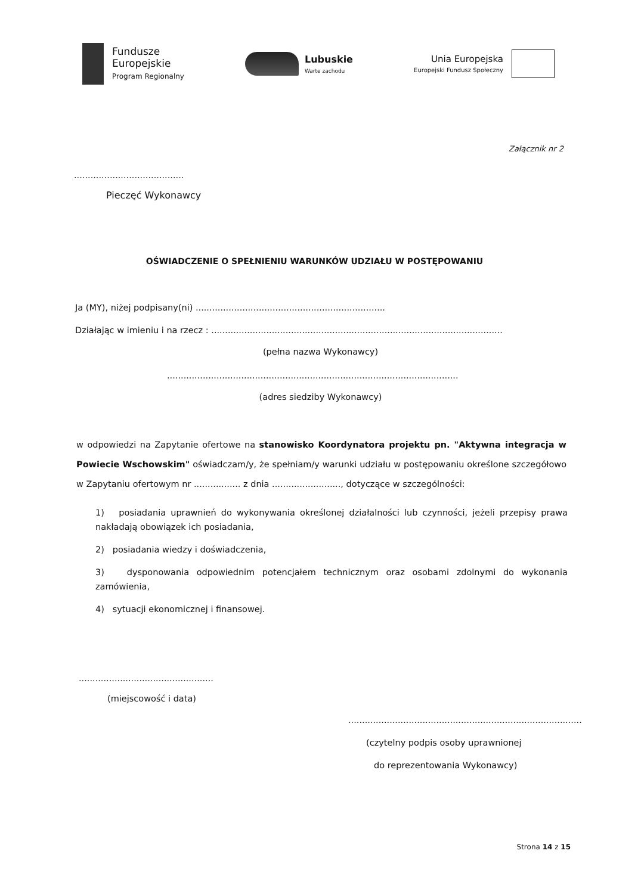Fundusze
Europejskie
Program Regionalny
Lubuskie
Warte zachodu
Unia Europejska
Europejski Fundusz Społeczny
Załącznik nr 2
........................................
Pieczęć Wykonawcy
OŚWIADCZENIE O SPEŁNIENIU WARUNKÓW UDZIAŁU W POSTĘPOWANIU
Ja (MY), niżej podpisany(ni) .....................................................................
Działając w imieniu i na rzecz : ..........................................................................................................
(pełna nazwa Wykonawcy)
..........................................................................................................
(adres siedziby Wykonawcy)
w odpowiedzi na Zapytanie ofertowe na stanowisko Koordynatora projektu pn. "Aktywna integracja w Powiecie Wschowskim" oświadczam/y, że spełniam/y warunki udziału w postępowaniu określone szczegółowo w Zapytaniu ofertowym nr ................. z dnia ........................., dotyczące w szczególności:
1) posiadania uprawnień do wykonywania określonej działalności lub czynności, jeżeli przepisy prawa nakładają obowiązek ich posiadania,
2) posiadania wiedzy i doświadczenia,
3) dysponowania odpowiednim potencjałem technicznym oraz osobami zdolnymi do wykonania zamówienia,
4) sytuacji ekonomicznej i finansowej.
.................................................
(miejscowość i data)
.....................................................................................
(czytelny podpis osoby uprawnionej
do reprezentowania Wykonawcy)
Strona 14 z 15